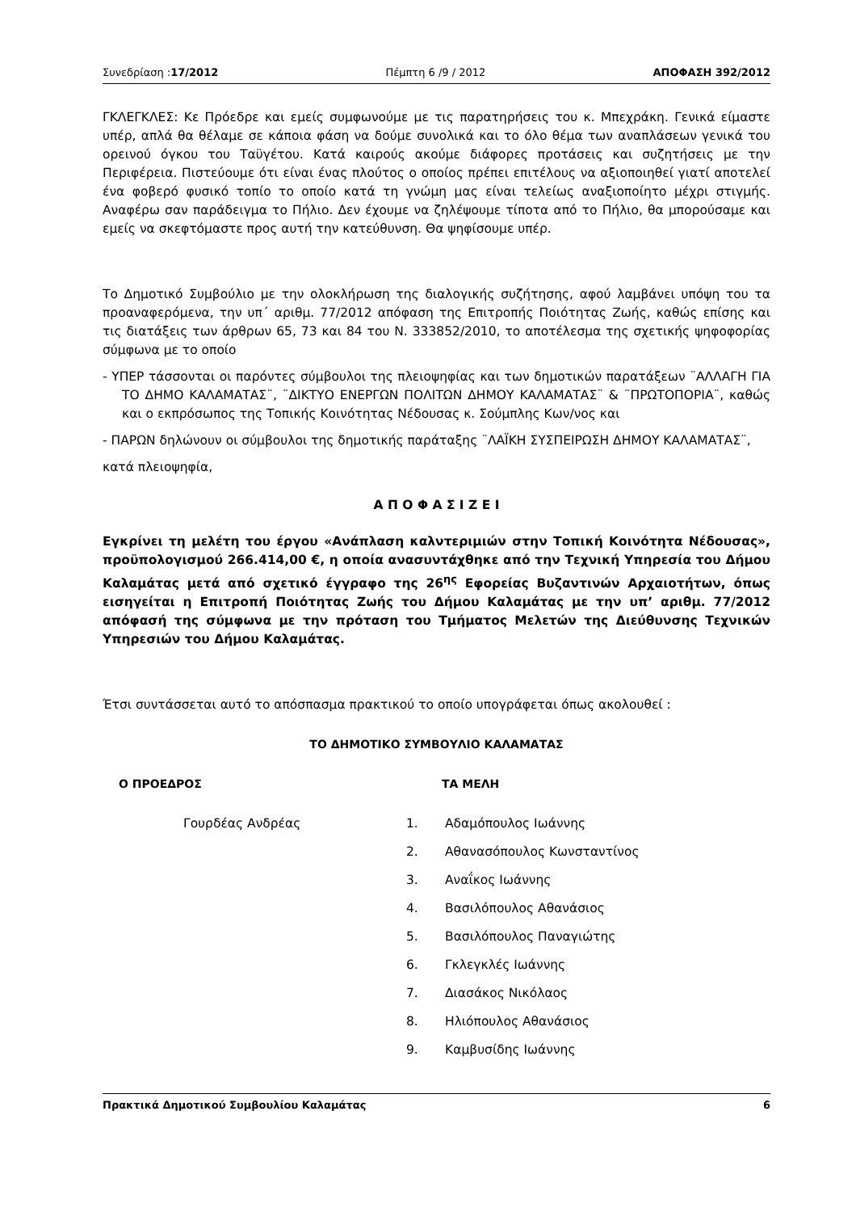Συνεδρίαση :17/2012 Πέμπτη 6 /9 / 2012 ΑΠΟΦΑΣΗ 392/2012
ΓΚΛΕΓΚΛΕΣ: Κε Πρόεδρε και εμείς συμφωνούμε με τις παρατηρήσεις του κ. Μπεχράκη. Γενικά είμαστε υπέρ, απλά θα θέλαμε σε κάποια φάση να δούμε συνολικά και το όλο θέμα των αναπλάσεων γενικά του ορεινού όγκου του Ταϋγέτου. Κατά καιρούς ακούμε διάφορες προτάσεις και συζητήσεις με την Περιφέρεια. Πιστεύουμε ότι είναι ένας πλούτος ο οποίος πρέπει επιτέλους να αξιοποιηθεί γιατί αποτελεί ένα φοβερό φυσικό τοπίο το οποίο κατά τη γνώμη μας είναι τελείως αναξιοποίητο μέχρι στιγμής. Αναφέρω σαν παράδειγμα το Πήλιο. Δεν έχουμε να ζηλέψουμε τίποτα από το Πήλιο, θα μπορούσαμε και εμείς να σκεφτόμαστε προς αυτή την κατεύθυνση. Θα ψηφίσουμε υπέρ.
Το Δημοτικό Συμβούλιο με την ολοκλήρωση της διαλογικής συζήτησης, αφού λαμβάνει υπόψη του τα προαναφερόμενα, την υπ΄ αριθμ. 77/2012 απόφαση της Επιτροπής Ποιότητας Ζωής, καθώς επίσης και τις διατάξεις των άρθρων 65, 73 και 84 του Ν. 333852/2010, το αποτέλεσμα της σχετικής ψηφοφορίας σύμφωνα με το οποίο
- ΥΠΕΡ τάσσονται οι παρόντες σύμβουλοι της πλειοψηφίας και των δημοτικών παρατάξεων ¨ΑΛΛΑΓΗ ΓΙΑ ΤΟ ΔΗΜΟ ΚΑΛΑΜΑΤΑΣ¨, ¨ΔΙΚΤΥΟ ΕΝΕΡΓΩΝ ΠΟΛΙΤΩΝ ΔΗΜΟΥ ΚΑΛΑΜΑΤΑΣ¨ & ¨ΠΡΩΤΟΠΟΡΙΑ¨, καθώς και ο εκπρόσωπος της Τοπικής Κοινότητας Νέδουσας κ. Σούμπλης Κων/νος και
- ΠΑΡΩΝ δηλώνουν οι σύμβουλοι της δημοτικής παράταξης ¨ΛΑΪΚΗ ΣΥΣΠΕΙΡΩΣΗ ΔΗΜΟΥ ΚΑΛΑΜΑΤΑΣ¨,
κατά πλειοψηφία,
Α Π Ο Φ Α Σ Ι Ζ Ε Ι
Εγκρίνει τη μελέτη του έργου «Ανάπλαση καλντεριμιών στην Τοπική Κοινότητα Νέδουσας», προϋπολογισμού 266.414,00 €, η οποία ανασυντάχθηκε από την Τεχνική Υπηρεσία του Δήμου Καλαμάτας μετά από σχετικό έγγραφο της 26<sup>ης</sup> Εφορείας Βυζαντινών Αρχαιοτήτων, όπως εισηγείται η Επιτροπή Ποιότητας Ζωής του Δήμου Καλαμάτας με την υπ’ αριθμ. 77/2012 απόφασή της σύμφωνα με την πρόταση του Τμήματος Μελετών της Διεύθυνσης Τεχνικών Υπηρεσιών του Δήμου Καλαμάτας.
Έτσι συντάσσεται αυτό το απόσπασμα πρακτικού το οποίο υπογράφεται όπως ακολουθεί :
ΤΟ ΔΗΜΟΤΙΚΟ ΣΥΜΒΟΥΛΙΟ ΚΑΛΑΜΑΤΑΣ
Ο ΠΡΟΕΔΡΟΣ ΤΑ ΜΕΛΗ
Γουρδέας Ανδρέας
1. Αδαμόπουλος Ιωάννης
2. Αθανασόπουλος Κωνσταντίνος
3. Αναΐκος Ιωάννης
4. Βασιλόπουλος Αθανάσιος
5. Βασιλόπουλος Παναγιώτης
6. Γκλεγκλές Ιωάννης
7. Διασάκος Νικόλαος
8. Ηλιόπουλος Αθανάσιος
9. Καμβυσίδης Ιωάννης
Πρακτικά Δημοτικού Συμβουλίου Καλαμάτας 6